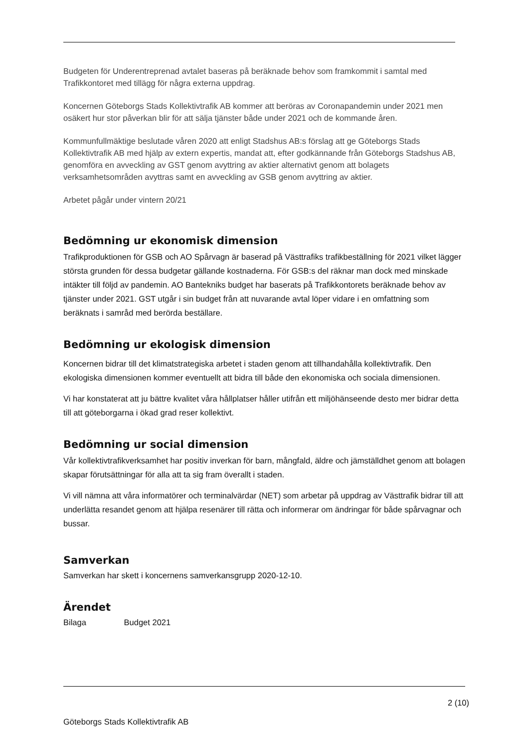Budgeten för Underentreprenad avtalet baseras på beräknade behov som framkommit i samtal med Trafikkontoret med tillägg för några externa uppdrag.
Koncernen Göteborgs Stads Kollektivtrafik AB kommer att beröras av Coronapandemin under 2021 men osäkert hur stor påverkan blir för att sälja tjänster både under 2021 och de kommande åren.
Kommunfullmäktige beslutade våren 2020 att enligt Stadshus AB:s förslag att ge Göteborgs Stads Kollektivtrafik AB med hjälp av extern expertis, mandat att, efter godkännande från Göteborgs Stadshus AB, genomföra en avveckling av GST genom avyttring av aktier alternativt genom att bolagets verksamhetsområden avyttras samt en avveckling av GSB genom avyttring av aktier.
Arbetet pågår under vintern 20/21
Bedömning ur ekonomisk dimension
Trafikproduktionen för GSB och AO Spårvagn är baserad på Västtrafiks trafikbeställning för 2021 vilket lägger största grunden för dessa budgetar gällande kostnaderna. För GSB:s del räknar man dock med minskade intäkter till följd av pandemin. AO Bantekniks budget har baserats på Trafikkontorets beräknade behov av tjänster under 2021. GST utgår i sin budget från att nuvarande avtal löper vidare i en omfattning som beräknats i samråd med berörda beställare.
Bedömning ur ekologisk dimension
Koncernen bidrar till det klimatstrategiska arbetet i staden genom att tillhandahålla kollektivtrafik. Den ekologiska dimensionen kommer eventuellt att bidra till både den ekonomiska och sociala dimensionen.
Vi har konstaterat att ju bättre kvalitet våra hållplatser håller utifrån ett miljöhänseende desto mer bidrar detta till att göteborgarna i ökad grad reser kollektivt.
Bedömning ur social dimension
Vår kollektivtrafikverksamhet har positiv inverkan för barn, mångfald, äldre och jämställdhet genom att bolagen skapar förutsättningar för alla att ta sig fram överallt i staden.
Vi vill nämna att våra informatörer och terminalvärdar (NET) som arbetar på uppdrag av Västtrafik bidrar till att underlätta resandet genom att hjälpa resenärer till rätta och informerar om ändringar för både spårvagnar och bussar.
Samverkan
Samverkan har skett i koncernens samverkansgrupp 2020-12-10.
Ärendet
Bilaga Budget 2021
2 (10)
Göteborgs Stads Kollektivtrafik AB